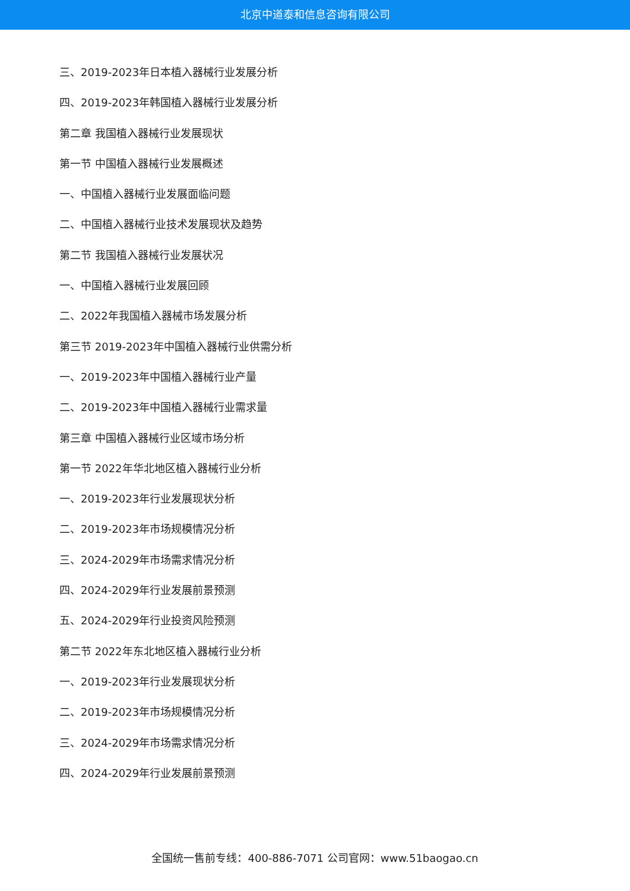北京中道泰和信息咨询有限公司
三、2019-2023年日本植入器械行业发展分析
四、2019-2023年韩国植入器械行业发展分析
第二章 我国植入器械行业发展现状
第一节 中国植入器械行业发展概述
一、中国植入器械行业发展面临问题
二、中国植入器械行业技术发展现状及趋势
第二节 我国植入器械行业发展状况
一、中国植入器械行业发展回顾
二、2022年我国植入器械市场发展分析
第三节 2019-2023年中国植入器械行业供需分析
一、2019-2023年中国植入器械行业产量
二、2019-2023年中国植入器械行业需求量
第三章 中国植入器械行业区域市场分析
第一节 2022年华北地区植入器械行业分析
一、2019-2023年行业发展现状分析
二、2019-2023年市场规模情况分析
三、2024-2029年市场需求情况分析
四、2024-2029年行业发展前景预测
五、2024-2029年行业投资风险预测
第二节 2022年东北地区植入器械行业分析
一、2019-2023年行业发展现状分析
二、2019-2023年市场规模情况分析
三、2024-2029年市场需求情况分析
四、2024-2029年行业发展前景预测
全国统一售前专线：400-886-7071 公司官网：www.51baogao.cn